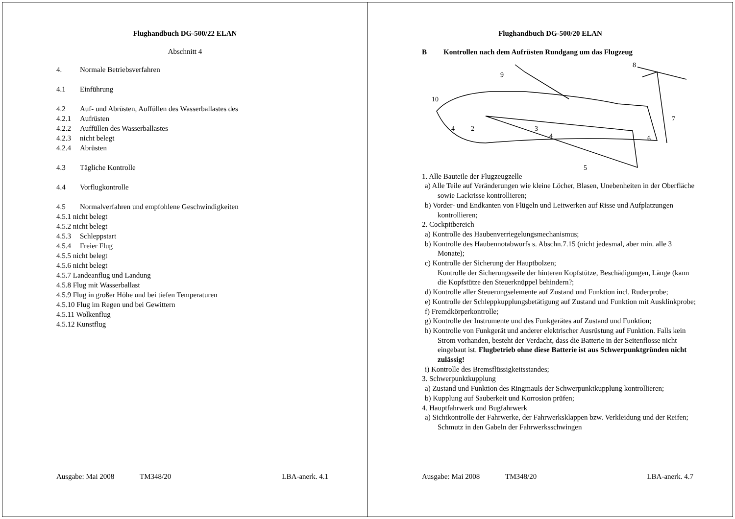Flughandbuch DG-500/22 ELAN
Abschnitt 4
4. Normale Betriebsverfahren
4.1 Einführung
4.2 Auf- und Abrüsten, Auffüllen des Wasserballastes des
4.2.1 Aufrüsten
4.2.2 Auffüllen des Wasserballastes
4.2.3 nicht belegt
4.2.4 Abrüsten
4.3 Tägliche Kontrolle
4.4 Vorflugkontrolle
4.5 Normalverfahren und empfohlene Geschwindigkeiten
4.5.1 nicht belegt
4.5.2 nicht belegt
4.5.3 Schleppstart
4.5.4 Freier Flug
4.5.5 nicht belegt
4.5.6 nicht belegt
4.5.7 Landeanflug und Landung
4.5.8 Flug mit Wasserballast
4.5.9 Flug in großer Höhe und bei tiefen Temperaturen
4.5.10 Flug im Regen und bei Gewittern
4.5.11 Wolkenflug
4.5.12 Kunstflug
Ausgabe: Mai 2008 TM348/20 LBA-anerk. 4.1
Flughandbuch DG-500/20 ELAN
B Kontrollen nach dem Aufrüsten Rundgang um das Flugzeug
8
9
10
7
6
5
4
2
3
4
1. Alle Bauteile der Flugzeugzelle
a) Alle Teile auf Veränderungen wie kleine Löcher, Blasen, Unebenheiten in der Oberfläche sowie Lackrisse kontrollieren;
b) Vorder- und Endkanten von Flügeln und Leitwerken auf Risse und Aufplatzungen kontrollieren;
2. Cockpitbereich
a) Kontrolle des Haubenverriegelungsmechanismus;
b) Kontrolle des Haubennotabwurfs s. Abschn.7.15 (nicht jedesmal, aber min. alle 3 Monate);
c) Kontrolle der Sicherung der Hauptbolzen;
Kontrolle der Sicherungsseile der hinteren Kopfstütze, Beschädigungen, Länge (kann die Kopfstütze den Steuerknüppel behindern?;
d) Kontrolle aller Steuerungselemente auf Zustand und Funktion incl. Ruderprobe;
e) Kontrolle der Schleppkupplungsbetätigung auf Zustand und Funktion mit Ausklinkprobe;
f) Fremdkörperkontrolle;
g) Kontrolle der Instrumente und des Funkgerätes auf Zustand und Funktion;
h) Kontrolle von Funkgerät und anderer elektrischer Ausrüstung auf Funktion. Falls kein Strom vorhanden, besteht der Verdacht, dass die Batterie in der Seitenflosse nicht eingebaut ist. Flugbetrieb ohne diese Batterie ist aus Schwerpunktgründen nicht zulässig!
i) Kontrolle des Bremsflüssigkeitsstandes;
3. Schwerpunktkupplung
a) Zustand und Funktion des Ringmauls der Schwerpunktkupplung kontrollieren;
b) Kupplung auf Sauberkeit und Korrosion prüfen;
4. Hauptfahrwerk und Bugfahrwerk
a) Sichtkontrolle der Fahrwerke, der Fahrwerksklappen bzw. Verkleidung und der Reifen; Schmutz in den Gabeln der Fahrwerksschwingen
Ausgabe: Mai 2008 TM348/20 LBA-anerk. 4.7